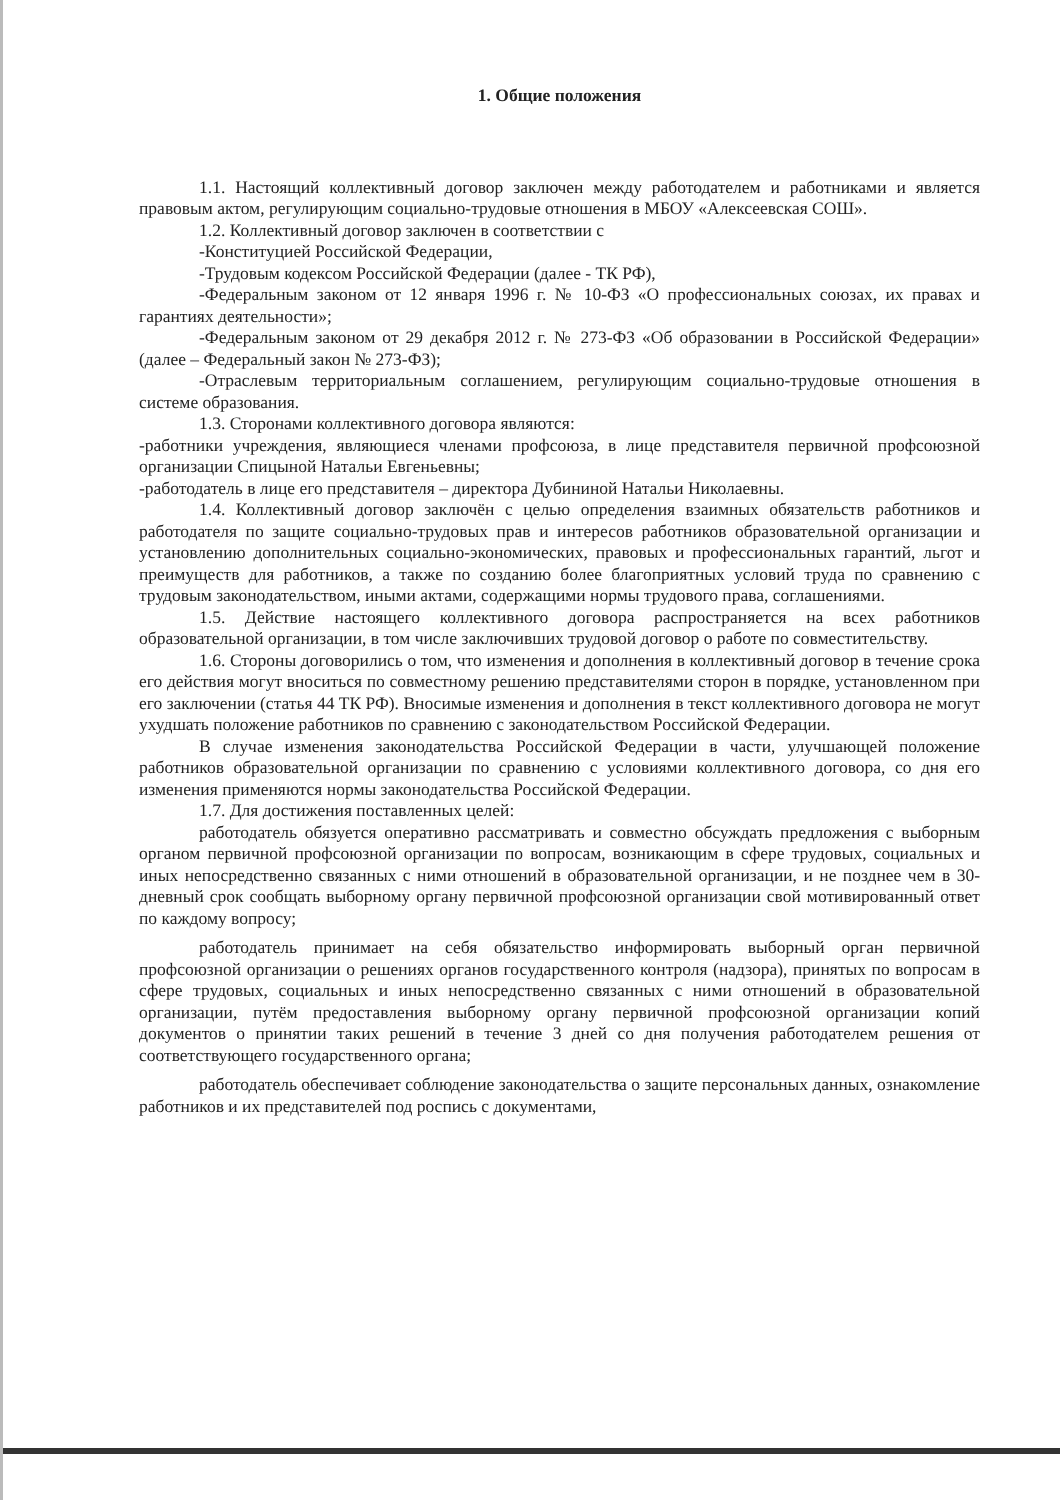1. Общие положения
1.1. Настоящий коллективный договор заключен между работодателем и работниками и является правовым актом, регулирующим социально-трудовые отношения в МБОУ «Алексеевская СОШ».
1.2. Коллективный договор заключен в соответствии с
-Конституцией Российской Федерации,
-Трудовым кодексом Российской Федерации (далее - ТК РФ),
-Федеральным законом от 12 января 1996 г. № 10-ФЗ «О профессиональных союзах, их правах и гарантиях деятельности»;
-Федеральным законом от 29 декабря 2012 г. № 273-ФЗ «Об образовании в Российской Федерации» (далее – Федеральный закон № 273-ФЗ);
-Отраслевым территориальным соглашением, регулирующим социально-трудовые отношения в системе образования.
1.3. Сторонами коллективного договора являются:
-работники учреждения, являющиеся членами профсоюза, в лице представителя первичной профсоюзной организации Спицыной Натальи Евгеньевны;
-работодатель в лице его представителя – директора Дубининой Натальи Николаевны.
1.4. Коллективный договор заключён с целью определения взаимных обязательств работников и работодателя по защите социально-трудовых прав и интересов работников образовательной организации и установлению дополнительных социально-экономических, правовых и профессиональных гарантий, льгот и преимуществ для работников, а также по созданию более благоприятных условий труда по сравнению с трудовым законодательством, иными актами, содержащими нормы трудового права, соглашениями.
1.5. Действие настоящего коллективного договора распространяется на всех работников образовательной организации, в том числе заключивших трудовой договор о работе по совместительству.
1.6. Стороны договорились о том, что изменения и дополнения в коллективный договор в течение срока его действия могут вноситься по совместному решению представителями сторон в порядке, установленном при его заключении (статья 44 ТК РФ). Вносимые изменения и дополнения в текст коллективного договора не могут ухудшать положение работников по сравнению с законодательством Российской Федерации.
В случае изменения законодательства Российской Федерации в части, улучшающей положение работников образовательной организации по сравнению с условиями коллективного договора, со дня его изменения применяются нормы законодательства Российской Федерации.
1.7. Для достижения поставленных целей:
работодатель обязуется оперативно рассматривать и совместно обсуждать предложения с выборным органом первичной профсоюзной организации по вопросам, возникающим в сфере трудовых, социальных и иных непосредственно связанных с ними отношений в образовательной организации, и не позднее чем в 30-дневный срок сообщать выборному органу первичной профсоюзной организации свой мотивированный ответ по каждому вопросу;
работодатель принимает на себя обязательство информировать выборный орган первичной профсоюзной организации о решениях органов государственного контроля (надзора), принятых по вопросам в сфере трудовых, социальных и иных непосредственно связанных с ними отношений в образовательной организации, путём предоставления выборному органу первичной профсоюзной организации копий документов о принятии таких решений в течение 3 дней со дня получения работодателем решения от соответствующего государственного органа;
работодатель обеспечивает соблюдение законодательства о защите персональных данных, ознакомление работников и их представителей под роспись с документами,